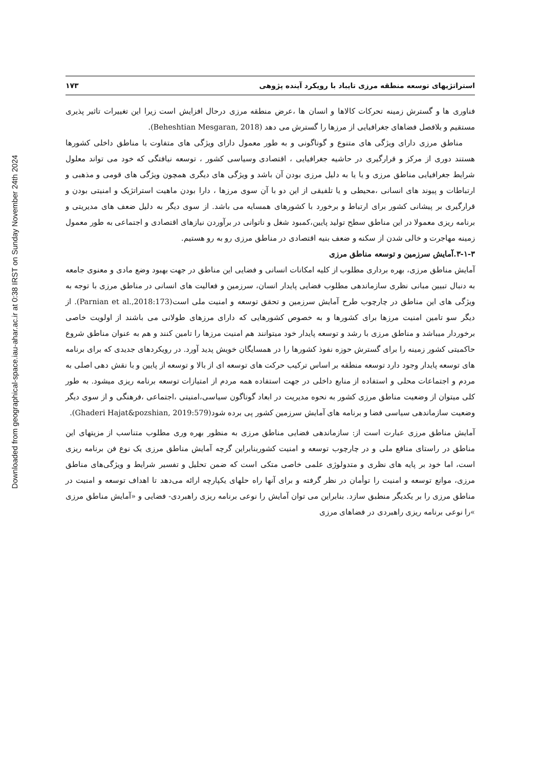Downloaded from geographical-space.iau-ahar.ac.ir at 0:38 IRST on Sunday November 24th 2024
استراتژیهای توسعه منطقه مرزی تایباد با رویکرد آینده پژوهی ۱۷۳
فناوری ها و گسترش زمینه تحرکات کالاها و انسان ها ،عرض منطقه مرزی درحال افزایش است زیرا این تغییرات تاثیر پذیری مستقیم و بلافصل فضاهای جغرافیایی از مرزها را گسترش می دهد (Beheshtian Mesgaran, 2018).
مناطق مرزی دارای ویژگی های متنوع و گوناگونی و به طور معمول دارای ویژگی های متفاوت با مناطق داخلی کشورها هستند دوری از مرکز و قرارگیری در حاشیه جغرافیایی ، اقتصادی وسیاسی کشور ، توسعه نیافتگی که خود می تواند معلول شرایط جغرافیایی مناطق مرزی و یا یا به دلیل مرزی بودن آن باشد و ویژگی های دیگری همچون ویژگی های قومی و مذهبی و ارتباطات و پیوند های انسانی ،محیطی و یا تلفیقی از این دو با آن سوی مرزها ، دارا بودن ماهیت استراتژیک و امنیتی بودن و قرارگیری بر پیشانی کشور برای ارتباط و برخورد با کشورهای همسایه می باشد. از سوی دیگر به دلیل ضعف های مدیریتی و برنامه ریزی معمولا در این مناطق سطح تولید پایین،کمبود شغل و ناتوانی در برآوردن نیازهای اقتصادی و اجتماعی به طور معمول زمینه مهاجرت و خالی شدن از سکنه و ضعف بنیه اقتصادی در مناطق مرزی رو به رو هستیم.
۳-۱-۳.آمایش سرزمین و توسعه مناطق مرزی
آمایش مناطق مرزی، بهره برداری مطلوب از کلیه امکانات انسانی و فضایی این مناطق در جهت بهبود وضع مادی و معنوی جامعه به دنبال تبیین مبانی نظری سازماندهی مطلوب فضایی پایدار انسان، سرزمین و فعالیت های انسانی در مناطق مرزی با توجه به ویژگی های این مناطق در چارچوب طرح آمایش سرزمین و تحقق توسعه و امنیت ملی است(Parnian et al.,2018:173). از دیگر سو تامین امنیت مرزها برای کشورها و به خصوص کشورهایی که دارای مرزهای طولانی می باشند از اولویت خاصی برخوردار میباشد و مناطق مرزی با رشد و توسعه پایدار خود میتوانند هم امنیت مرزها را تامین کنند و هم به عنوان مناطق شروع حاکمیتی کشور زمینه را برای گسترش حوزه نفوذ کشورها را در همسایگان خویش پدید آورد. در رویکردهای جدیدی که برای برنامه های توسعه پایدار وجود دارد توسعه منطقه بر اساس ترکیب حرکت های توسعه ای از بالا و توسعه از پایین و با نقش دهی اصلی به مردم و اجتماعات محلی و استفاده از منابع داخلی در جهت استفاده همه مردم از امتیازات توسعه برنامه ریزی میشود. به طور کلی میتوان از وضعیت مناطق مرزی کشور به نحوه مدیریت در ابعاد گوناگون سیاسی،امنیتی ،اجتماعی ،فرهنگی و از سوی دیگر وضعیت سازماندهی سیاسی فضا و برنامه های آمایش سرزمین کشور پی برده شود(Ghaderi Hajat&pozshian, 2019:579).
آمایش مناطق مرزی عبارت است از: سازماندهی فضایی مناطق مرزی به منظور بهره وری مطلوب متناسب از مزیتهای این مناطق در راستای منافع ملی و در چارچوب توسعه و امنیت کشوربنابراین گرچه آمایش مناطق مرزی یک نوع فن برنامه ریزی است، اما خود بر پایه های نظری و متدولوژی علمی خاصی متکی است که ضمن تحلیل و تفسیر شرایط و ویژگی‌های مناطق مرزی، موانع توسعه و امنیت را توأمان در نظر گرفته و برای آنها راه حلهای یکپارچه ارائه می‌دهد تا اهداف توسعه و امنیت در مناطق مرزی را بر یکدیگر منطبق سازد. بنابراین می توان آمایش را نوعی برنامه ریزی راهبردی- فضایی و «آمایش مناطق مرزی »را نوعی برنامه ریزی راهبردی در فضاهای مرزی